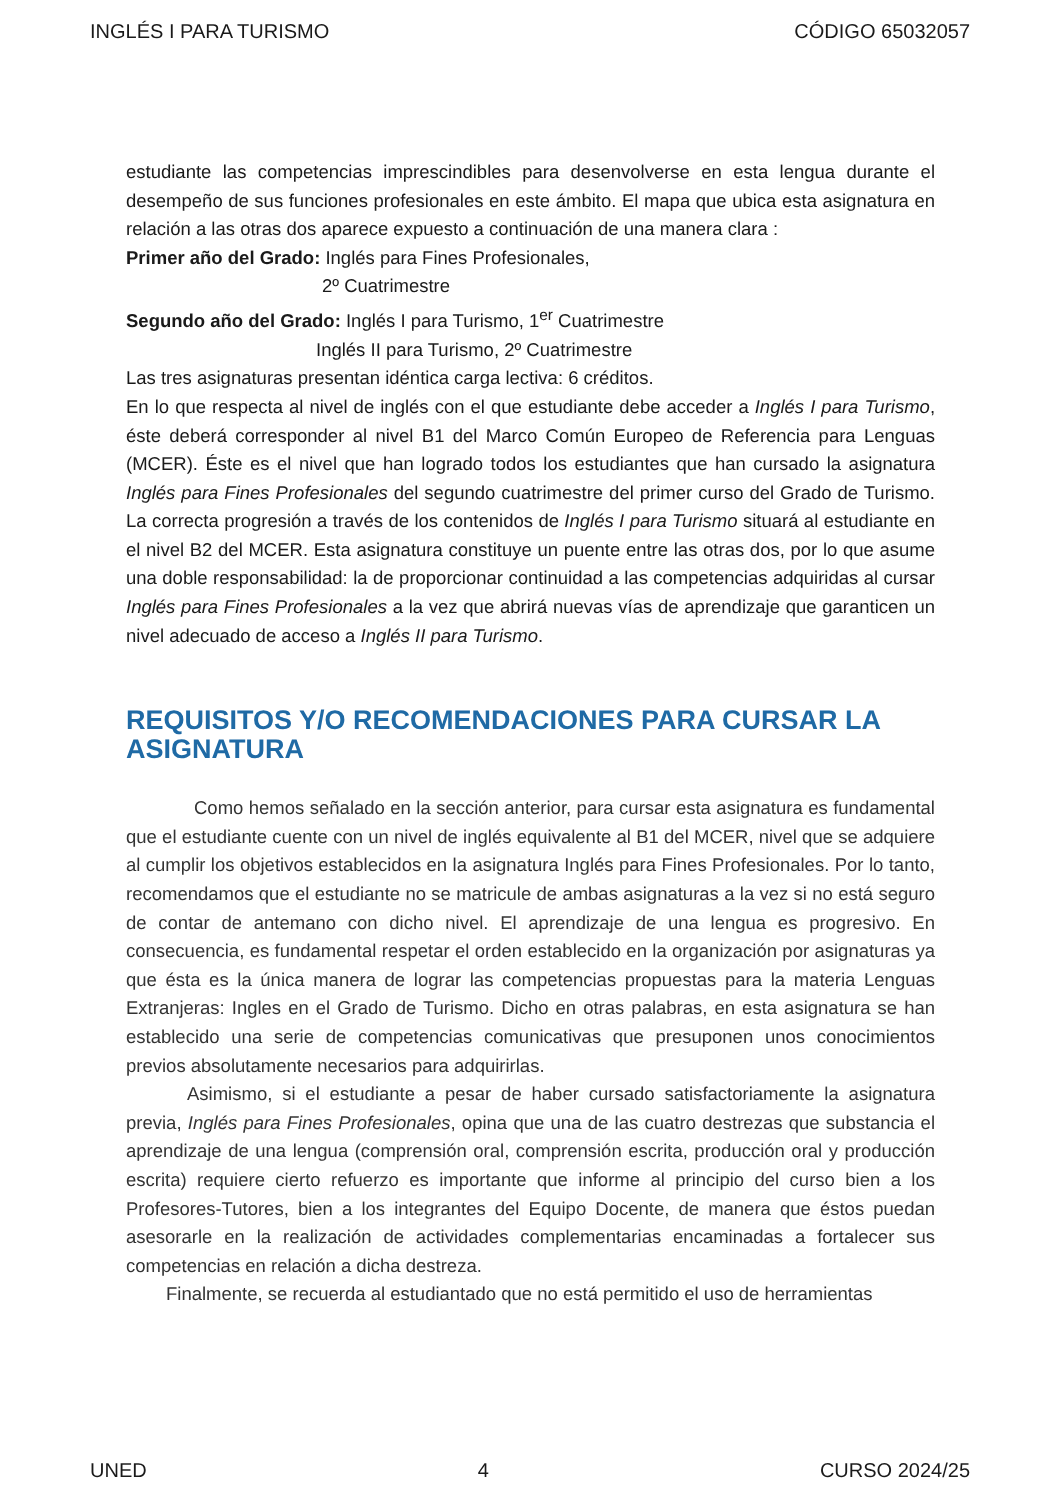INGLÉS I PARA TURISMO CÓDIGO 65032057
estudiante las competencias imprescindibles para desenvolverse en esta lengua durante el desempeño de sus funciones profesionales en este ámbito. El mapa que ubica esta asignatura en relación a las otras dos aparece expuesto a continuación de una manera clara :
Primer año del Grado: Inglés para Fines Profesionales,
2º Cuatrimestre
Segundo año del Grado: Inglés I para Turismo, 1<sup>er</sup> Cuatrimestre
Inglés II para Turismo, 2º Cuatrimestre
Las tres asignaturas presentan idéntica carga lectiva: 6 créditos.
En lo que respecta al nivel de inglés con el que estudiante debe acceder a Inglés I para Turismo, éste deberá corresponder al nivel B1 del Marco Común Europeo de Referencia para Lenguas (MCER). Éste es el nivel que han logrado todos los estudiantes que han cursado la asignatura Inglés para Fines Profesionales del segundo cuatrimestre del primer curso del Grado de Turismo. La correcta progresión a través de los contenidos de Inglés I para Turismo situará al estudiante en el nivel B2 del MCER. Esta asignatura constituye un puente entre las otras dos, por lo que asume una doble responsabilidad: la de proporcionar continuidad a las competencias adquiridas al cursar Inglés para Fines Profesionales a la vez que abrirá nuevas vías de aprendizaje que garanticen un nivel adecuado de acceso a Inglés II para Turismo.
REQUISITOS Y/O RECOMENDACIONES PARA CURSAR LA ASIGNATURA
Como hemos señalado en la sección anterior, para cursar esta asignatura es fundamental que el estudiante cuente con un nivel de inglés equivalente al B1 del MCER, nivel que se adquiere al cumplir los objetivos establecidos en la asignatura Inglés para Fines Profesionales. Por lo tanto, recomendamos que el estudiante no se matricule de ambas asignaturas a la vez si no está seguro de contar de antemano con dicho nivel. El aprendizaje de una lengua es progresivo. En consecuencia, es fundamental respetar el orden establecido en la organización por asignaturas ya que ésta es la única manera de lograr las competencias propuestas para la materia Lenguas Extranjeras: Ingles en el Grado de Turismo. Dicho en otras palabras, en esta asignatura se han establecido una serie de competencias comunicativas que presuponen unos conocimientos previos absolutamente necesarios para adquirirlas.
Asimismo, si el estudiante a pesar de haber cursado satisfactoriamente la asignatura previa, Inglés para Fines Profesionales, opina que una de las cuatro destrezas que substancia el aprendizaje de una lengua (comprensión oral, comprensión escrita, producción oral y producción escrita) requiere cierto refuerzo es importante que informe al principio del curso bien a los Profesores-Tutores, bien a los integrantes del Equipo Docente, de manera que éstos puedan asesorarle en la realización de actividades complementarias encaminadas a fortalecer sus competencias en relación a dicha destreza.
Finalmente, se recuerda al estudiantado que no está permitido el uso de herramientas
UNED 4 CURSO 2024/25